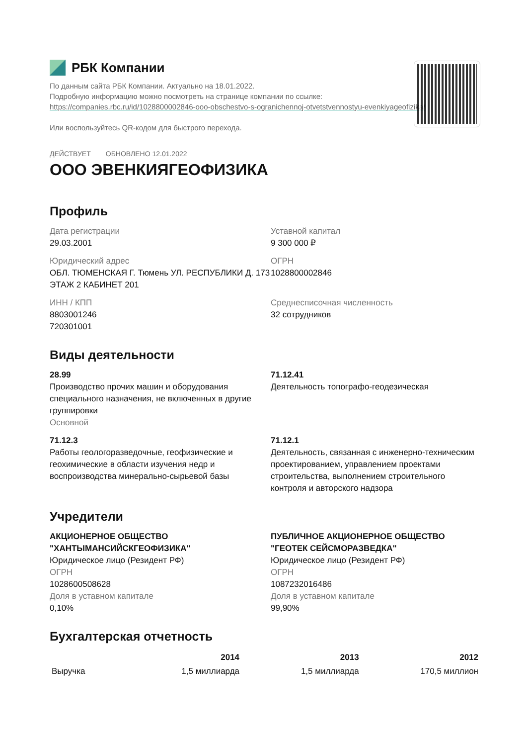РБК Компании
По данным сайта РБК Компании. Актуально на 18.01.2022.
Подробную информацию можно посмотреть на странице компании по ссылке:
https://companies.rbc.ru/id/1028800002846-ooo-obschestvo-s-ogranichennoj-otvetstvennostyu-evenkiyageofizika/
Или воспользуйтесь QR-кодом для быстрого перехода.
ДЕЙСТВУЕТ ОБНОВЛЕНО 12.01.2022
ООО ЭВЕНКИЯГЕОФИЗИКА
Профиль
Дата регистрации
29.03.2001
Уставной капитал
9 300 000 ₽
Юридический адрес
ОБЛ. ТЮМЕНСКАЯ Г. Тюмень УЛ. РЕСПУБЛИКИ Д. 173 ЭТАЖ 2 КАБИНЕТ 201
ОГРН
1028800002846
ИНН / КПП
8803001246
720301001
Среднесписочная численность
32 сотрудников
Виды деятельности
28.99
Производство прочих машин и оборудования специального назначения, не включенных в другие группировки
Основной
71.12.41
Деятельность топографо-геодезическая
71.12.3
Работы геологоразведочные, геофизические и геохимические в области изучения недр и воспроизводства минерально-сырьевой базы
71.12.1
Деятельность, связанная с инженерно-техническим проектированием, управлением проектами строительства, выполнением строительного контроля и авторского надзора
Учредители
АКЦИОНЕРНОЕ ОБЩЕСТВО "ХАНТЫМАНСИЙСКГЕОФИЗИКА"
Юридическое лицо (Резидент РФ)
ОГРН
1028600508628
Доля в уставном капитале
0,10%
ПУБЛИЧНОЕ АКЦИОНЕРНОЕ ОБЩЕСТВО "ГЕОТЕК СЕЙСМОРАЗВЕДКА"
Юридическое лицо (Резидент РФ)
ОГРН
1087232016486
Доля в уставном капитале
99,90%
Бухгалтерская отчетность
| | 2014 | 2013 | 2012 |
| --- | --- | --- | --- |
| Выручка | 1,5 миллиарда | 1,5 миллиарда | 170,5 миллион |